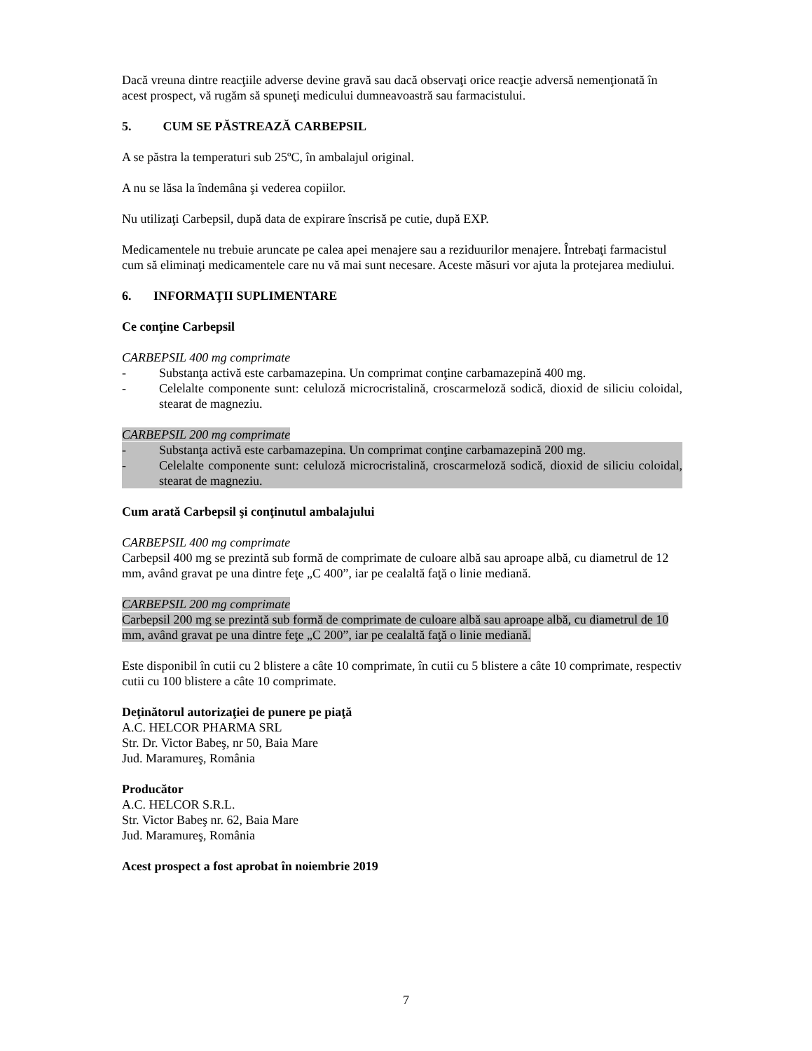Dacă vreuna dintre reacţiile adverse devine gravă sau dacă observaţi orice reacţie adversă nemenţionată în acest prospect, vă rugăm să spuneţi medicului dumneavoastră sau farmacistului.
5. CUM SE PĂSTREAZĂ CARBEPSIL
A se păstra la temperaturi sub 25ºC, în ambalajul original.
A nu se lăsa la îndemâna şi vederea copiilor.
Nu utilizaţi Carbepsil, după data de expirare înscrisă pe cutie, după EXP.
Medicamentele nu trebuie aruncate pe calea apei menajere sau a reziduurilor menajere. Întrebaţi farmacistul cum să eliminaţi medicamentele care nu vă mai sunt necesare. Aceste măsuri vor ajuta la protejarea mediului.
6. INFORMAŢII SUPLIMENTARE
Ce conţine Carbepsil
CARBEPSIL 400 mg comprimate
- Substanţa activă este carbamazepina. Un comprimat conţine carbamazepină 400 mg.
- Celelalte componente sunt: celuloză microcristalină, croscarmeloză sodică, dioxid de siliciu coloidal, stearat de magneziu.
CARBEPSIL 200 mg comprimate
- Substanţa activă este carbamazepina. Un comprimat conţine carbamazepină 200 mg.
- Celelalte componente sunt: celuloză microcristalină, croscarmeloză sodică, dioxid de siliciu coloidal, stearat de magneziu.
Cum arată Carbepsil şi conţinutul ambalajului
CARBEPSIL 400 mg comprimate
Carbepsil 400 mg se prezintă sub formă de comprimate de culoare albă sau aproape albă, cu diametrul de 12 mm, având gravat pe una dintre feţe „C 400”, iar pe cealaltă faţă o linie mediană.
CARBEPSIL 200 mg comprimate
Carbepsil 200 mg se prezintă sub formă de comprimate de culoare albă sau aproape albă, cu diametrul de 10 mm, având gravat pe una dintre feţe „C 200”, iar pe cealaltă faţă o linie mediană.
Este disponibil în cutii cu 2 blistere a câte 10 comprimate, în cutii cu 5 blistere a câte 10 comprimate, respectiv cutii cu 100 blistere a câte 10 comprimate.
Deţinătorul autorizaţiei de punere pe piaţă
A.C. HELCOR PHARMA SRL
Str. Dr. Victor Babeş, nr 50, Baia Mare
Jud. Maramureş, România
Producător
A.C. HELCOR S.R.L.
Str. Victor Babeş nr. 62, Baia Mare
Jud. Maramureş, România
Acest prospect a fost aprobat în noiembrie 2019
7